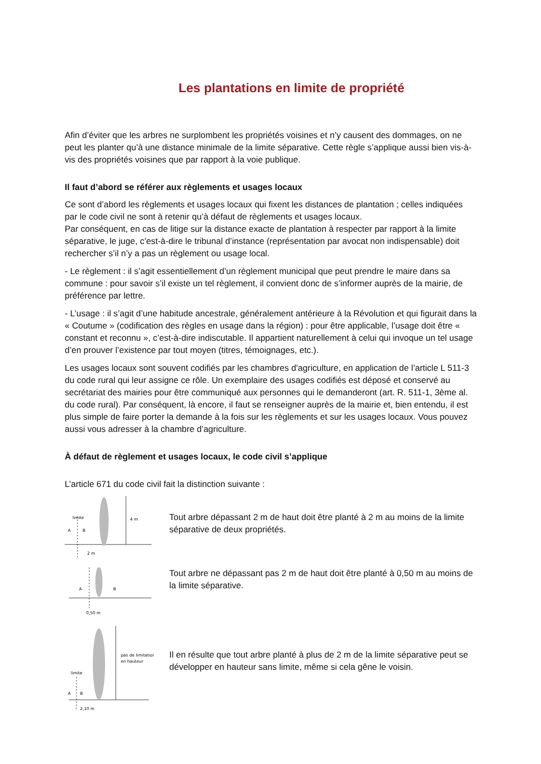Les plantations en limite de propriété
Afin d’éviter que les arbres ne surplombent les propriétés voisines et n’y causent des dommages, on ne peut les planter qu’à une distance minimale de la limite séparative. Cette règle s’applique aussi bien vis-à-vis des propriétés voisines que par rapport à la voie publique.
Il faut d’abord se référer aux règlements et usages locaux
Ce sont d’abord les règlements et usages locaux qui fixent les distances de plantation ; celles indiquées par le code civil ne sont à retenir qu’à défaut de règlements et usages locaux.
Par conséquent, en cas de litige sur la distance exacte de plantation à respecter par rapport à la limite séparative, le juge, c’est-à-dire le tribunal d’instance (représentation par avocat non indispensable) doit rechercher s’il n’y a pas un règlement ou usage local.
- Le règlement : il s’agit essentiellement d’un règlement municipal que peut prendre le maire dans sa commune : pour savoir s’il existe un tel règlement, il convient donc de s’informer auprès de la mairie, de préférence par lettre.
- L’usage : il s’agit d’une habitude ancestrale, généralement antérieure à la Révolution et qui figurait dans la « Coutume » (codification des règles en usage dans la région) : pour être applicable, l’usage doit être « constant et reconnu », c’est-à-dire indiscutable. Il appartient naturellement à celui qui invoque un tel usage d’en prouver l’existence par tout moyen (titres, témoignages, etc.).
Les usages locaux sont souvent codifiés par les chambres d’agriculture, en application de l’article L 511-3 du code rural qui leur assigne ce rôle. Un exemplaire des usages codifiés est déposé et conservé au secrétariat des mairies pour être communiqué aux personnes qui le demanderont (art. R. 511-1, 3ème al. du code rural). Par conséquent, là encore, il faut se renseigner auprès de la mairie et, bien entendu, il est plus simple de faire porter la demande à la fois sur les règlements et sur les usages locaux. Vous pouvez aussi vous adresser à la chambre d’agriculture.
À défaut de règlement et usages locaux, le code civil s’applique
L’article 671 du code civil fait la distinction suivante :
limite
A
B
4 m
2 m
Tout arbre dépassant 2 m de haut doit être planté à 2 m au moins de la limite séparative de deux propriétés.
A
B
0,50 m
Tout arbre ne dépassant pas 2 m de haut doit être planté à 0,50 m au moins de la limite séparative.
pas de limitation
en hauteur
limite
A
B
2,10 m
Il en résulte que tout arbre planté à plus de 2 m de la limite séparative peut se développer en hauteur sans limite, même si cela gêne le voisin.